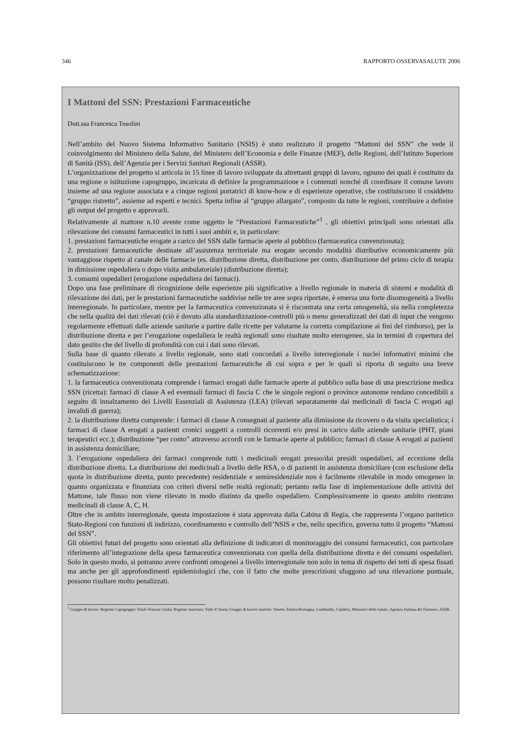346 RAPPORTO OSSERVASALUTE 2006
I Mattoni del SSN: Prestazioni Farmaceutiche
Dott.ssa Francesca Tosolini
Nell’ambito del Nuovo Sistema Informativo Sanitario (NSIS) è stato realizzato il progetto “Mattoni del SSN” che vede il coinvolgimento del Ministero della Salute, del Ministero dell’Economia e delle Finanze (MEF), delle Regioni, dell’Istituto Superiore di Sanità (ISS), dell’Agenzia per i Servizi Sanitari Regionali (ASSR).
L’organizzazione del progetto si articola in 15 linee di lavoro sviluppate da altrettanti gruppi di lavoro, ognuno dei quali è costituito da una regione o istituzione capogruppo, incaricata di definire la programmazione e i contenuti nonché di coordinare il comune lavoro insieme ad una regione associata e a cinque regioni portatrici di know-how e di esperienze operative, che costituiscono il cosiddetto “gruppo ristretto”, assieme ad esperti e tecnici. Spetta infine al “gruppo allargato”, composto da tutte le regioni, contribuire a definire gli output del progetto e approvarli.
Relativamente al mattone n.10 avente come oggetto le “Prestazioni Farmaceutiche”<sup>1</sup> , gli obiettivi principali sono orientati alla rilevazione dei consumi farmaceutici in tutti i suoi ambiti e, in particolare:
1. prestazioni farmaceutiche erogate a carico del SSN dalle farmacie aperte al pubblico (farmaceutica convenzionata);
2. prestazioni farmaceutiche destinate all’assistenza territoriale ma erogate secondo modalità distributive economicamente più vantaggiose rispetto al canale delle farmacie (es. distribuzione diretta, distribuzione per conto, distribuzione del primo ciclo di terapia in dimissione ospedaliera o dopo visita ambulatoriale) (distribuzione diretta);
3. consumi ospedalieri (erogazione ospedaliera dei farmaci).
Dopo una fase preliminare di ricognizione delle esperienze più significative a livello regionale in materia di sistemi e modalità di rilevazione dei dati, per le prestazioni farmaceutiche suddivise nelle tre aree sopra riportate, è emersa una forte disomogeneità a livello interregionale. In particolare, mentre per la farmaceutica convenzionata si è riscontrata una certa omogeneità, sia nella completezza che nella qualità dei dati rilevati (ciò è dovuto alla standardizzazione-controlli più o meno generalizzati dei dati di input che vengono regolarmente effettuati dalle aziende sanitarie a partire dalle ricette per valutarne la corretta compilazione ai fini del rimborso), per la distribuzione diretta e per l’erogazione ospedaliera le realtà regionali sono risultate molto eterogenee, sia in termini di copertura del dato gestito che del livello di profondità con cui i dati sono rilevati.
Sulla base di quanto rilevato a livello regionale, sono stati concordati a livello interregionale i nuclei informativi minimi che costituiscono le tre componenti delle prestazioni farmaceutiche di cui sopra e per le quali si riporta di seguito una breve schematizzazione:
1. la farmaceutica convenzionata comprende i farmaci erogati dalle farmacie aperte al pubblico sulla base di una prescrizione medica SSN (ricetta): farmaci di classe A ed eventuali farmaci di fascia C che le singole regioni o province autonome rendano concedibili a seguito di innalzamento dei Livelli Essenziali di Assistenza (LEA) (rilevati separatamente dai medicinali di fascia C erogati agi invalidi di guerra);
2. la distribuzione diretta comprende: i farmaci di classe A consegnati al paziente alla dimissione da ricovero o da visita specialistica; i farmaci di classe A erogati a pazienti cronici soggetti a controlli ricorrenti e/o presi in carico dalle aziende sanitarie (PHT, piani terapeutici ecc.); distribuzione “per conto” attraverso accordi con le farmacie aperte al pubblico; farmaci di classe A erogati ai pazienti in assistenza domiciliare;
3. l’erogazione ospedaliera dei farmaci comprende tutti i medicinali erogati presso/dai presidi ospedalieri, ad eccezione della distribuzione diretta. La distribuzione dei medicinali a livello delle RSA, o di pazienti in assistenza domiciliare (con esclusione della quota in distribuzione diretta, punto precedente) residenziale e semiresidenziale non è facilmente rilevabile in modo omogeneo in quanto organizzata e finanziata con criteri diversi nelle realtà regionali; pertanto nella fase di implementazione delle attività del Mattone, tale flusso non viene rilevato in modo distinto da quello ospedaliero. Complessivamente in questo ambito rientrano medicinali di classe A, C, H.
Oltre che in ambito interregionale, questa impostazione è stata approvata dalla Cabina di Regia, che rappresenta l’organo paritetico Stato-Regioni con funzioni di indirizzo, coordinamento e controllo dell’NSIS e che, nello specifico, governa tutto il progetto “Mattoni del SSN”.
Gli obiettivi futuri del progetto sono orientati alla definizione di indicatori di monitoraggio dei consumi farmaceutici, con particolare riferimento all’integrazione della spesa farmaceutica convenzionata con quella della distribuzione diretta e dei consumi ospedalieri. Solo in questo modo, si potranno avere confronti omogenei a livello interregionale non solo in tema di rispetto dei tetti di spesa fissati ma anche per gli approfondimenti epidemiologici che, con il fatto che molte prescrizioni sfuggono ad una rilevazione puntuale, possono risultare molto penalizzati.
<sup>1</sup> Gruppo di lavoro: Regione Capogruppo: Friuli-Venezia Giulia; Regione associata: Valle d’Aosta; Gruppo di lavoro ristretto: Veneto, Emilia-Romagna, Lombardia, Calabria, Ministero della Salute, Agenzia Italiana del Farmaco, ASSR.